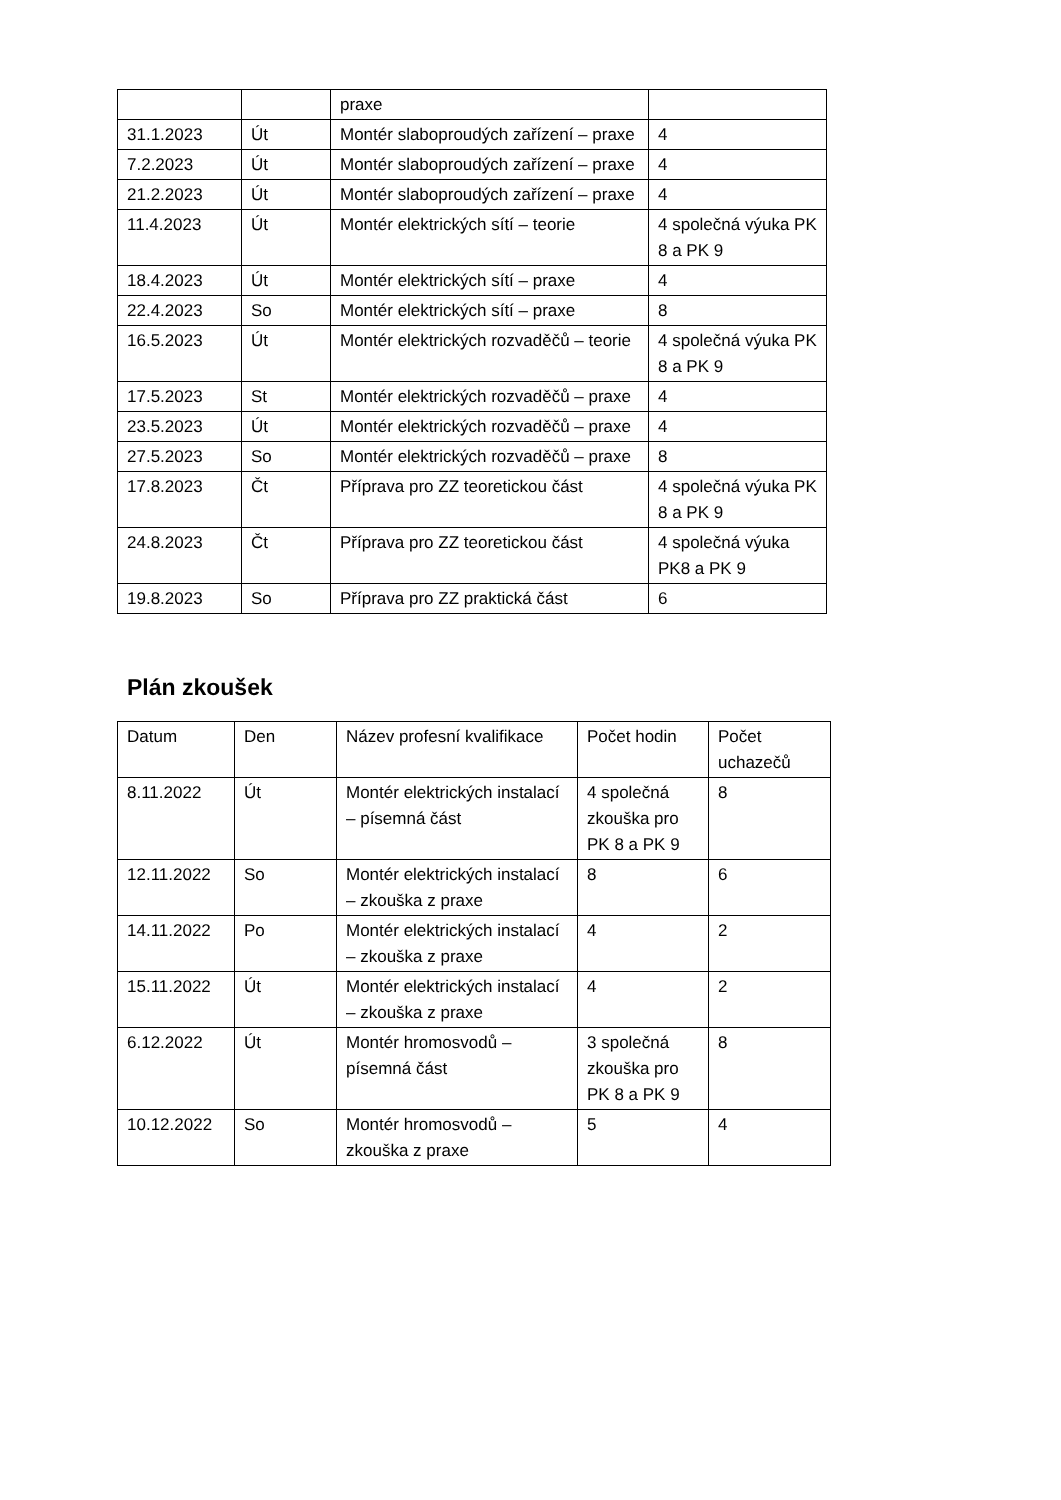| | | praxe | |
| 31.1.2023 | Út | Montér slaboproudých zařízení – praxe | 4 |
| 7.2.2023 | Út | Montér slaboproudých zařízení – praxe | 4 |
| 21.2.2023 | Út | Montér slaboproudých zařízení – praxe | 4 |
| 11.4.2023 | Út | Montér elektrických sítí – teorie | 4 společná výuka PK 8 a PK 9 |
| 18.4.2023 | Út | Montér elektrických sítí – praxe | 4 |
| 22.4.2023 | So | Montér elektrických sítí – praxe | 8 |
| 16.5.2023 | Út | Montér elektrických rozvaděčů – teorie | 4 společná výuka PK 8 a PK 9 |
| 17.5.2023 | St | Montér elektrických rozvaděčů – praxe | 4 |
| 23.5.2023 | Út | Montér elektrických rozvaděčů – praxe | 4 |
| 27.5.2023 | So | Montér elektrických rozvaděčů – praxe | 8 |
| 17.8.2023 | Čt | Příprava pro ZZ teoretickou část | 4 společná výuka PK 8 a PK 9 |
| 24.8.2023 | Čt | Příprava pro ZZ teoretickou část | 4 společná výuka PK8 a PK 9 |
| 19.8.2023 | So | Příprava pro ZZ praktická část | 6 |
Plán zkoušek
| Datum | Den | Název profesní kvalifikace | Počet hodin | Počet uchazečů |
| --- | --- | --- | --- | --- |
| 8.11.2022 | Út | Montér elektrických instalací – písemná část | 4 společná zkouška pro PK 8 a PK 9 | 8 |
| 12.11.2022 | So | Montér elektrických instalací – zkouška z praxe | 8 | 6 |
| 14.11.2022 | Po | Montér elektrických instalací – zkouška z praxe | 4 | 2 |
| 15.11.2022 | Út | Montér elektrických instalací – zkouška z praxe | 4 | 2 |
| 6.12.2022 | Út | Montér hromosvodů – písemná část | 3 společná zkouška pro PK 8 a PK 9 | 8 |
| 10.12.2022 | So | Montér hromosvodů – zkouška z praxe | 5 | 4 |